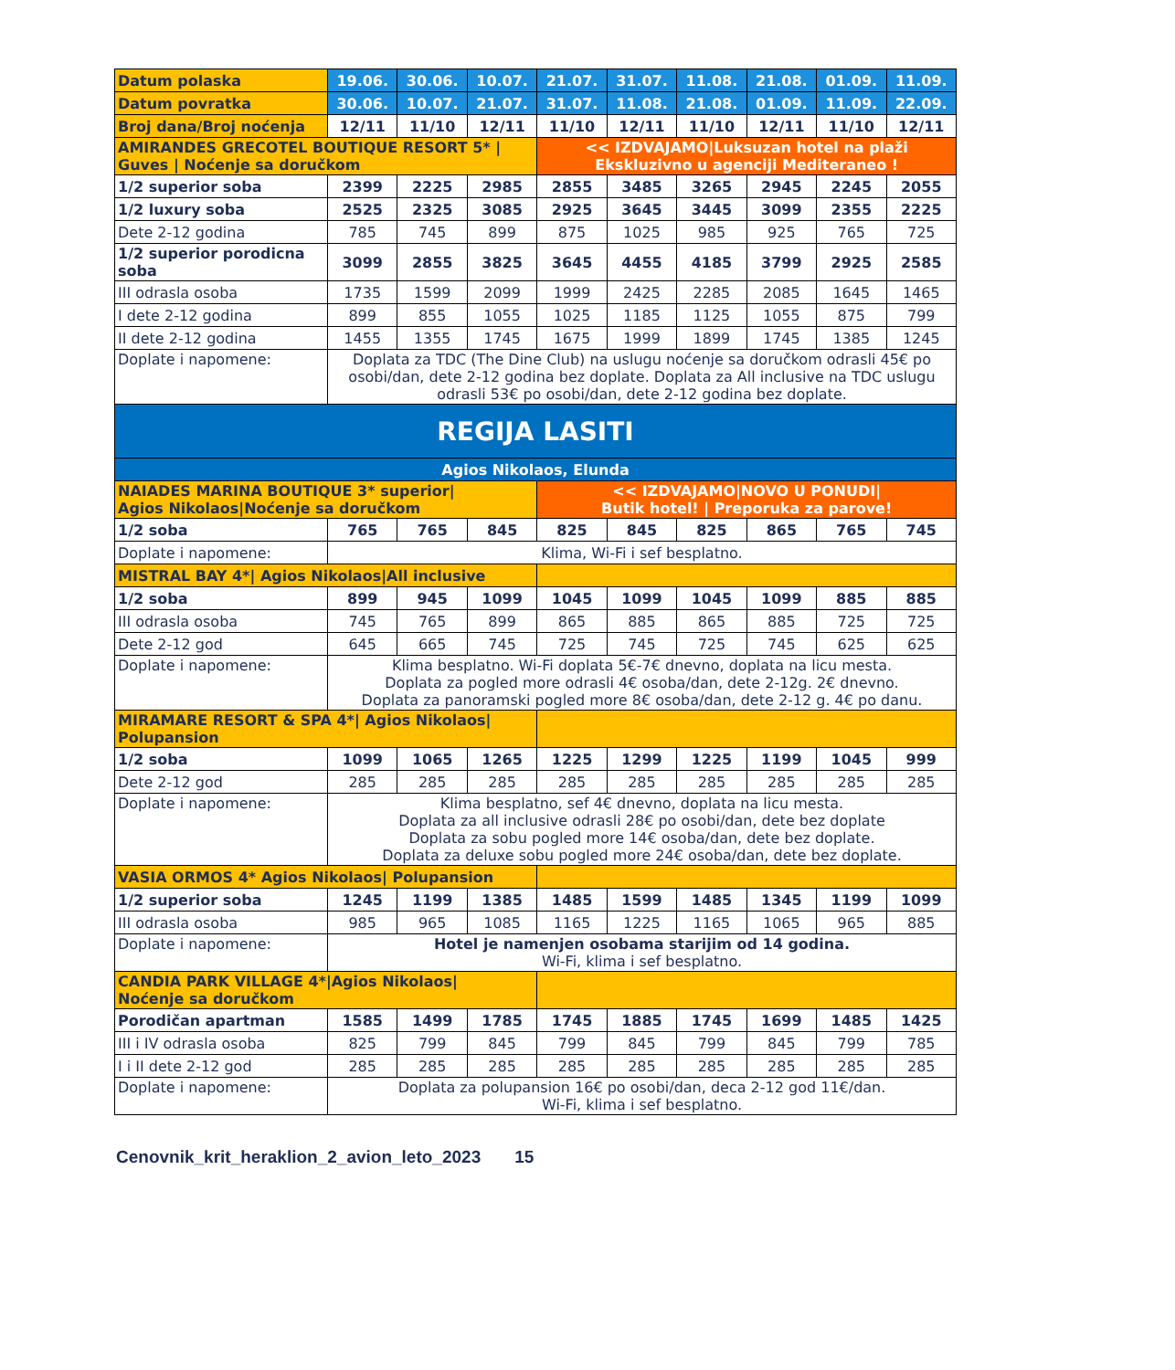| Datum polaska | 19.06. | 30.06. | 10.07. | 21.07. | 31.07. | 11.08. | 21.08. | 01.09. | 11.09. |
| Datum povratka | 30.06. | 10.07. | 21.07. | 31.07. | 11.08. | 21.08. | 01.09. | 11.09. | 22.09. |
| Broj dana/Broj noćenja | 12/11 | 11/10 | 12/11 | 11/10 | 12/11 | 11/10 | 12/11 | 11/10 | 12/11 |
| AMIRANDES GRECOTEL BOUTIQUE RESORT 5* / Guves / Noćenje sa doručkom | | | | << IZDVAJAMO/Luksuzan hotel na plaži Ekskluzivno u agenciji Mediteraneo ! | | | | | |
| 1/2 superior soba | 2399 | 2225 | 2985 | 2855 | 3485 | 3265 | 2945 | 2245 | 2055 |
| 1/2 luxury soba | 2525 | 2325 | 3085 | 2925 | 3645 | 3445 | 3099 | 2355 | 2225 |
| Dete 2-12 godina | 785 | 745 | 899 | 875 | 1025 | 985 | 925 | 765 | 725 |
| 1/2 superior porodicna soba | 3099 | 2855 | 3825 | 3645 | 4455 | 4185 | 3799 | 2925 | 2585 |
| III odrasla osoba | 1735 | 1599 | 2099 | 1999 | 2425 | 2285 | 2085 | 1645 | 1465 |
| I dete 2-12 godina | 899 | 855 | 1055 | 1025 | 1185 | 1125 | 1055 | 875 | 799 |
| II dete 2-12 godina | 1455 | 1355 | 1745 | 1675 | 1999 | 1899 | 1745 | 1385 | 1245 |
| Doplate i napomene: | Doplata za TDC (The Dine Club) na uslugu noćenje sa doručkom odrasli 45€ po osobi/dan, dete 2-12 godina bez doplate. Doplata za All inclusive na TDC uslugu odrasli 53€ po osobi/dan, dete 2-12 godina bez doplate. | | | | | | | | |
| REGIJA LASITI | | | | | | | | | |
| Agios Nikolaos, Elunda | | | | | | | | | |
| NAIADES MARINA BOUTIQUE 3* superior/ Agios Nikolaos/Noćenje sa doručkom | | | | << IZDVAJAMO/NOVO U PONUDI/ Butik hotel! / Preporuka za parove! | | | | | |
| 1/2 soba | 765 | 765 | 845 | 825 | 845 | 825 | 865 | 765 | 745 |
| Doplate i napomene: | Klima, Wi-Fi i sef besplatno. | | | | | | | | |
| MISTRAL BAY 4*/ Agios Nikolaos/All inclusive | | | | | | | | | |
| 1/2 soba | 899 | 945 | 1099 | 1045 | 1099 | 1045 | 1099 | 885 | 885 |
| III odrasla osoba | 745 | 765 | 899 | 865 | 885 | 865 | 885 | 725 | 725 |
| Dete 2-12 god | 645 | 665 | 745 | 725 | 745 | 725 | 745 | 625 | 625 |
| Doplate i napomene: | Klima besplatno. Wi-Fi doplata 5€-7€ dnevno, doplata na licu mesta. Doplata za pogled more odrasli 4€ osoba/dan, dete 2-12g. 2€ dnevno. Doplata za panoramski pogled more 8€ osoba/dan, dete 2-12 g. 4€ po danu. | | | | | | | | |
| MIRAMARE RESORT & SPA 4*/ Agios Nikolaos/ Polupansion | | | | | | | | | |
| 1/2 soba | 1099 | 1065 | 1265 | 1225 | 1299 | 1225 | 1199 | 1045 | 999 |
| Dete 2-12 god | 285 | 285 | 285 | 285 | 285 | 285 | 285 | 285 | 285 |
| Doplate i napomene: | Klima besplatno, sef 4€ dnevno, doplata na licu mesta. Doplata za all inclusive odrasli 28€ po osobi/dan, dete bez doplate Doplata za sobu pogled more 14€ osoba/dan, dete bez doplate. Doplata za deluxe sobu pogled more 24€ osoba/dan, dete bez doplate. | | | | | | | | |
| VASIA ORMOS 4* Agios Nikolaos/ Polupansion | | | | | | | | | |
| 1/2 superior soba | 1245 | 1199 | 1385 | 1485 | 1599 | 1485 | 1345 | 1199 | 1099 |
| III odrasla osoba | 985 | 965 | 1085 | 1165 | 1225 | 1165 | 1065 | 965 | 885 |
| Doplate i napomene: | Hotel je namenjen osobama starijim od 14 godina. Wi-Fi, klima i sef besplatno. | | | | | | | | |
| CANDIA PARK VILLAGE 4*/Agios Nikolaos/ Noćenje sa doručkom | | | | | | | | | |
| Porodičan apartman | 1585 | 1499 | 1785 | 1745 | 1885 | 1745 | 1699 | 1485 | 1425 |
| III i IV odrasla osoba | 825 | 799 | 845 | 799 | 845 | 799 | 845 | 799 | 785 |
| I i II dete 2-12 god | 285 | 285 | 285 | 285 | 285 | 285 | 285 | 285 | 285 |
| Doplate i napomene: | Doplata za polupansion 16€ po osobi/dan, deca 2-12 god 11€/dan. Wi-Fi, klima i sef besplatno. | | | | | | | | |
Cenovnik_krit_heraklion_2_avion_leto_2023 15